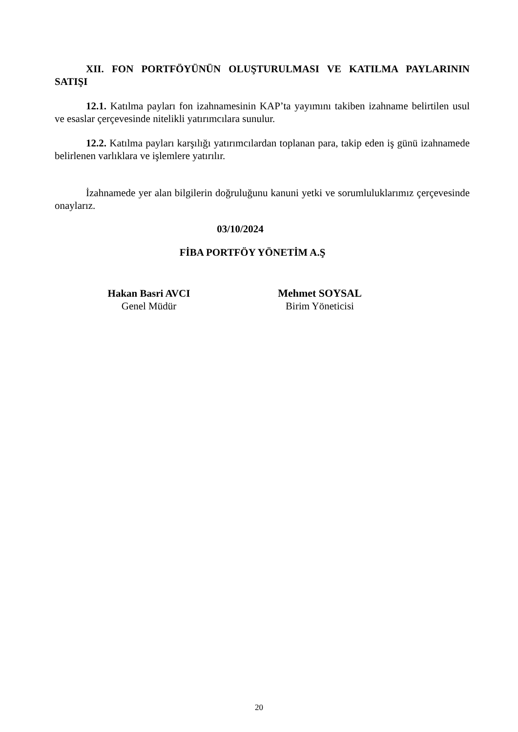XII. FON PORTFÖYÜNÜN OLUŞTURULMASI VE KATILMA PAYLARININ SATIŞI
12.1. Katılma payları fon izahnamesinin KAP’ta yayımını takiben izahname belirtilen usul ve esaslar çerçevesinde nitelikli yatırımcılara sunulur.
12.2. Katılma payları karşılığı yatırımcılardan toplanan para, takip eden iş günü izahnamede belirlenen varlıklara ve işlemlere yatırılır.
İzahnamede yer alan bilgilerin doğruluğunu kanuni yetki ve sorumluluklarımız çerçevesinde onaylarız.
03/10/2024
FİBA PORTFÖY YÖNETİM A.Ş
Hakan Basri AVCI
Genel Müdür
Mehmet SOYSAL
Birim Yöneticisi
20